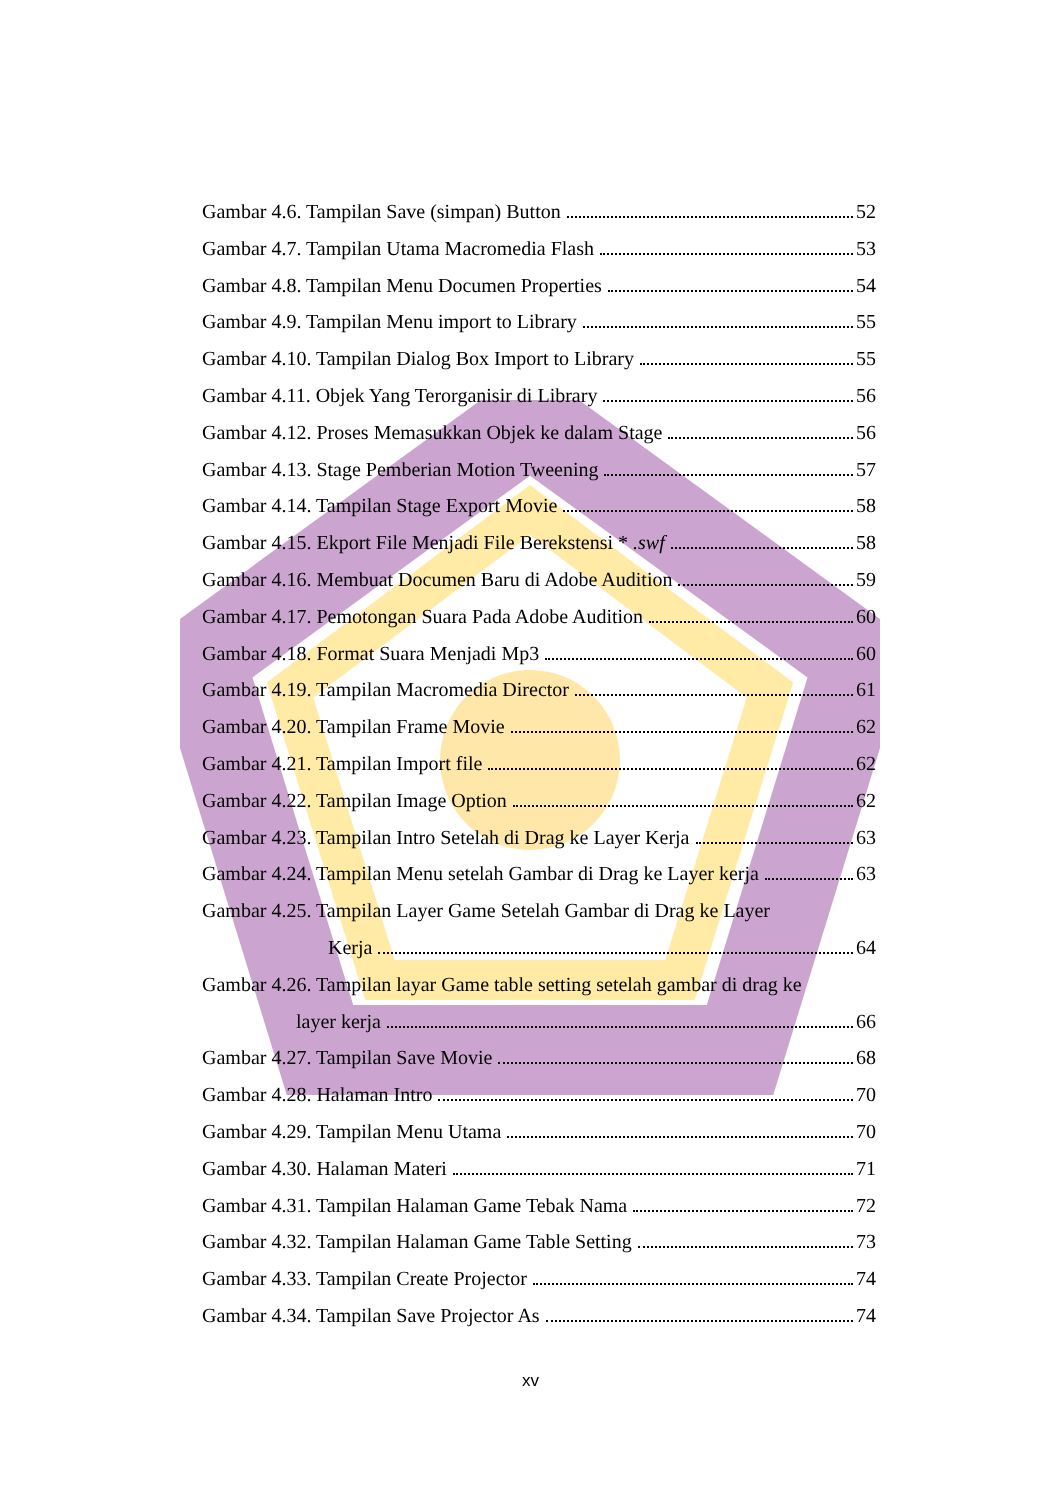Gambar 4.6. Tampilan Save (simpan) Button 52
Gambar 4.7. Tampilan Utama Macromedia Flash 53
Gambar 4.8. Tampilan Menu Documen Properties 54
Gambar 4.9. Tampilan Menu import to Library 55
Gambar 4.10. Tampilan Dialog Box Import to Library 55
Gambar 4.11. Objek Yang Terorganisir di Library 56
Gambar 4.12. Proses Memasukkan Objek ke dalam Stage 56
Gambar 4.13. Stage Pemberian Motion Tweening 57
Gambar 4.14. Tampilan Stage Export Movie 58
Gambar 4.15. Ekport File Menjadi File Berekstensi * .swf 58
Gambar 4.16. Membuat Documen Baru di Adobe Audition 59
Gambar 4.17. Pemotongan Suara Pada Adobe Audition 60
Gambar 4.18. Format Suara Menjadi Mp3 60
Gambar 4.19. Tampilan Macromedia Director 61
Gambar 4.20. Tampilan Frame Movie 62
Gambar 4.21. Tampilan Import file 62
Gambar 4.22. Tampilan Image Option 62
Gambar 4.23. Tampilan Intro Setelah di Drag ke Layer Kerja 63
Gambar 4.24. Tampilan Menu setelah Gambar di Drag ke Layer kerja 63
Gambar 4.25. Tampilan Layer Game Setelah Gambar di Drag ke Layer
Kerja 64
Gambar 4.26. Tampilan layar Game table setting setelah gambar di drag ke
layer kerja 66
Gambar 4.27. Tampilan Save Movie 68
Gambar 4.28. Halaman Intro 70
Gambar 4.29. Tampilan Menu Utama 70
Gambar 4.30. Halaman Materi 71
Gambar 4.31. Tampilan Halaman Game Tebak Nama 72
Gambar 4.32. Tampilan Halaman Game Table Setting 73
Gambar 4.33. Tampilan Create Projector 74
Gambar 4.34. Tampilan Save Projector As 74
xv